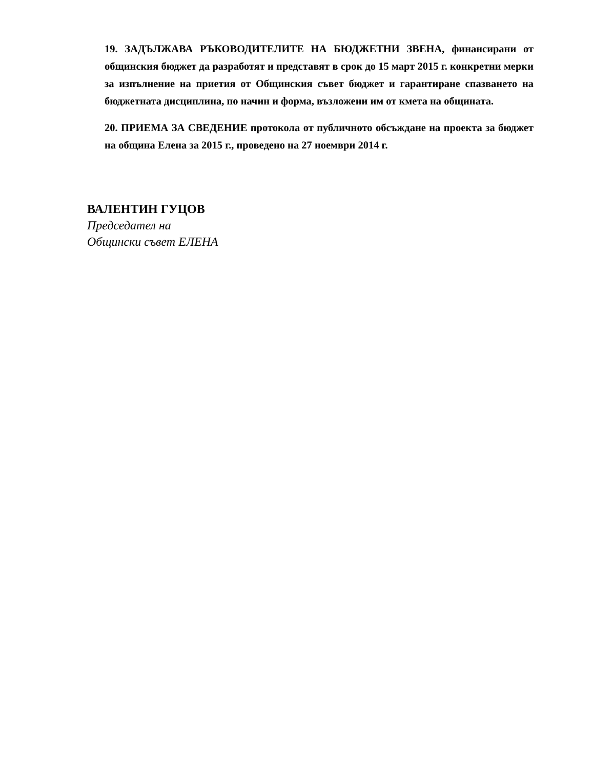19. ЗАДЪЛЖАВА РЪКОВОДИТЕЛИТЕ НА БЮДЖЕТНИ ЗВЕНА, финансирани от общинския бюджет да разработят и представят в срок до 15 март 2015 г. конкретни мерки за изпълнение на приетия от Общинския съвет бюджет и гарантиране спазването на бюджетната дисциплина, по начин и форма, възложени им от кмета на общината.
20. ПРИЕМА ЗА СВЕДЕНИЕ протокола от публичното обсъждане на проекта за бюджет на община Елена за 2015 г., проведено на 27 ноември 2014 г.
ВАЛЕНТИН ГУЦОВ
Председател на
Общински съвет ЕЛЕНА